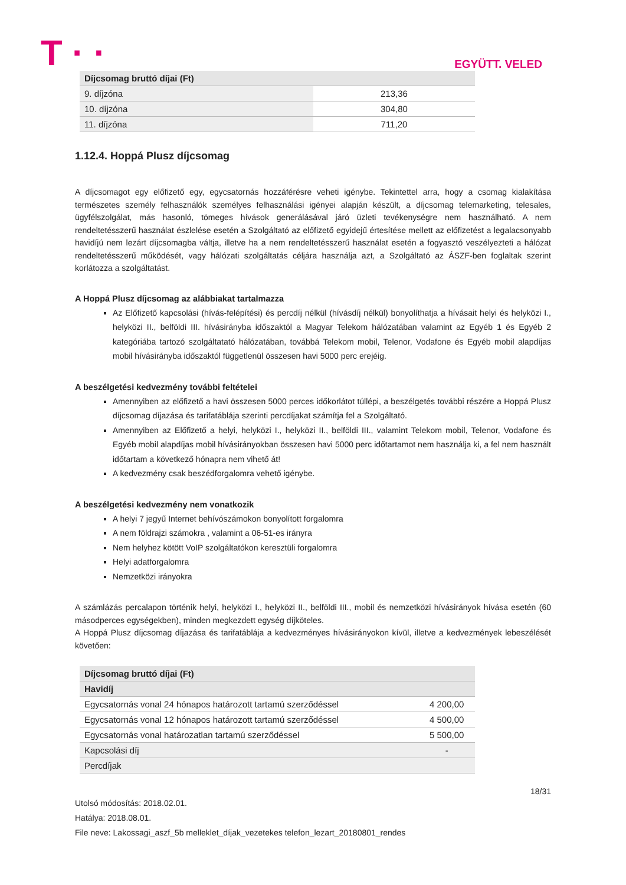T · · EGYÜTT. VELED
| Díjcsomag bruttó díjai (Ft) | |
| --- | --- |
| 9. díjzóna | 213,36 |
| 10. díjzóna | 304,80 |
| 11. díjzóna | 711,20 |
1.12.4. Hoppá Plusz díjcsomag
A díjcsomagot egy előfizető egy, egycsatornás hozzáférésre veheti igénybe. Tekintettel arra, hogy a csomag kialakítása természetes személy felhasználók személyes felhasználási igényei alapján készült, a díjcsomag telemarketing, telesales, ügyfélszolgálat, más hasonló, tömeges hívások generálásával járó üzleti tevékenységre nem használható. A nem rendeltetésszerű használat észlelése esetén a Szolgáltató az előfizető egyidejű értesítése mellett az előfizetést a legalacsonyabb havidíjú nem lezárt díjcsomagba váltja, illetve ha a nem rendeltetésszerű használat esetén a fogyasztó veszélyezteti a hálózat rendeltetésszerű működését, vagy hálózati szolgáltatás céljára használja azt, a Szolgáltató az ÁSZF-ben foglaltak szerint korlátozza a szolgáltatást.
A Hoppá Plusz díjcsomag az alábbiakat tartalmazza
Az Előfizető kapcsolási (hívás-felépítési) és percdíj nélkül (hívásdíj nélkül) bonyolíthatja a hívásait helyi és helyközi I., helyközi II., belföldi III. hívásirányba időszaktól a Magyar Telekom hálózatában valamint az Egyéb 1 és Egyéb 2 kategóriába tartozó szolgáltatató hálózatában, továbbá Telekom mobil, Telenor, Vodafone és Egyéb mobil alapdíjas mobil hívásirányba időszaktól függetlenül összesen havi 5000 perc erejéig.
A beszélgetési kedvezmény további feltételei
Amennyiben az előfizető a havi összesen 5000 perces időkorlátot túllépi, a beszélgetés további részére a Hoppá Plusz díjcsomag díjazása és tarifatáblája szerinti percdíjakat számítja fel a Szolgáltató.
Amennyiben az Előfizető a helyi, helyközi I., helyközi II., belföldi III., valamint Telekom mobil, Telenor, Vodafone és Egyéb mobil alapdíjas mobil hívásirányokban összesen havi 5000 perc időtartamot nem használja ki, a fel nem használt időtartam a következő hónapra nem vihető át!
A kedvezmény csak beszédforgalomra vehető igénybe.
A beszélgetési kedvezmény nem vonatkozik
A helyi 7 jegyű Internet behívószámokon bonyolított forgalomra
A nem földrajzi számokra , valamint a 06-51-es irányra
Nem helyhez kötött VoIP szolgáltatókon keresztüli forgalomra
Helyi adatforgalomra
Nemzetközi irányokra
A számlázás percalapon történik helyi, helyközi I., helyközi II., belföldi III., mobil és nemzetközi hívásirányok hívása esetén (60 másodperces egységekben), minden megkezdett egység díjköteles.
A Hoppá Plusz díjcsomag díjazása és tarifatáblája a kedvezményes hívásirányokon kívül, illetve a kedvezmények lebeszélését követően:
| Díjcsomag bruttó díjai (Ft) | |
| --- | --- |
| Havidíj | |
| Egycsatornás vonal 24 hónapos határozott tartamú szerződéssel | 4 200,00 |
| Egycsatornás vonal 12 hónapos határozott tartamú szerződéssel | 4 500,00 |
| Egycsatornás vonal határozatlan tartamú szerződéssel | 5 500,00 |
| Kapcsolási díj | - |
| Percdíjak | |
18/31
Utolsó módosítás: 2018.02.01.
Hatálya: 2018.08.01.
File neve: Lakossagi_aszf_5b melleklet_díjak_vezetekes telefon_lezart_20180801_rendes